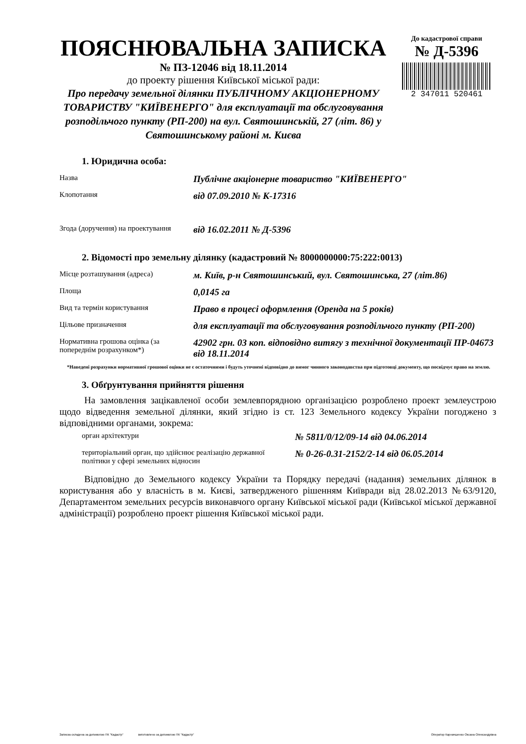ПОЯСНЮВАЛЬНА ЗАПИСКА
№ ПЗ-12046 від 18.11.2014
до проекту рішення Київської міської ради:
Про передачу земельної ділянки ПУБЛІЧНОМУ АКЦІОНЕРНОМУ ТОВАРИСТВУ "КИЇВЕНЕРГО" для експлуатації та обслуговування розподільчого пункту (РП-200) на вул. Святошинській, 27 (літ. 86) у Святошинському районі м. Києва
До кадастрової справи
№ Д-5396
2 347011 520461
1. Юридична особа:
| Назва | Публічне акціонерне товариство "КИЇВЕНЕРГО" |
| Клопотання | від 07.09.2010 № К-17316 |
| Згода (доручення) на проектування | від 16.02.2011 № Д-5396 |
2. Відомості про земельну ділянку (кадастровий № 8000000000:75:222:0013)
| Місце розташування (адреса) | м. Київ, р-н Святошинський, вул. Святошинська, 27 (літ.86) |
| Площа | 0,0145 га |
| Вид та термін користування | Право в процесі оформлення (Оренда на 5 років) |
| Цільове призначення | для експлуатації та обслуговування розподільчого пункту (РП-200) |
| Нормативна грошова оцінка (за попереднім розрахунком*) | 42902 грн. 03 коп. відповідно витягу з технічної документації ПР-04673 від 18.11.2014 |
*Наведені розрахунки нормативної грошової оцінки не є остаточними і будуть уточнені відповідно до вимог чинного законодавства при підготовці документу, що посвідчує право на землю.
3. Обґрунтування прийняття рішення
На замовлення зацікавленої особи землевпорядною організацією розроблено проект землеустрою щодо відведення земельної ділянки, який згідно із ст. 123 Земельного кодексу України погоджено з відповідними органами, зокрема:
| орган архітектури | № 5811/0/12/09-14 від 04.06.2014 |
| територіальний орган, що здійснює реалізацію державної політики у сфері земельних відносин | № 0-26-0.31-2152/2-14 від 06.05.2014 |
Відповідно до Земельного кодексу України та Порядку передачі (надання) земельних ділянок в користування або у власність в м. Києві, затвердженого рішенням Київради від 28.02.2013 №63/9120, Департаментом земельних ресурсів виконавчого органу Київської міської ради (Київської міської державної адміністрації) розроблено проект рішення Київської міської ради.
Записка складена за допомогою ПК "Кадастр" виготовлено за допомогою ПК "Кадастр" Оператор Карначшенко Оксана Олександрівна